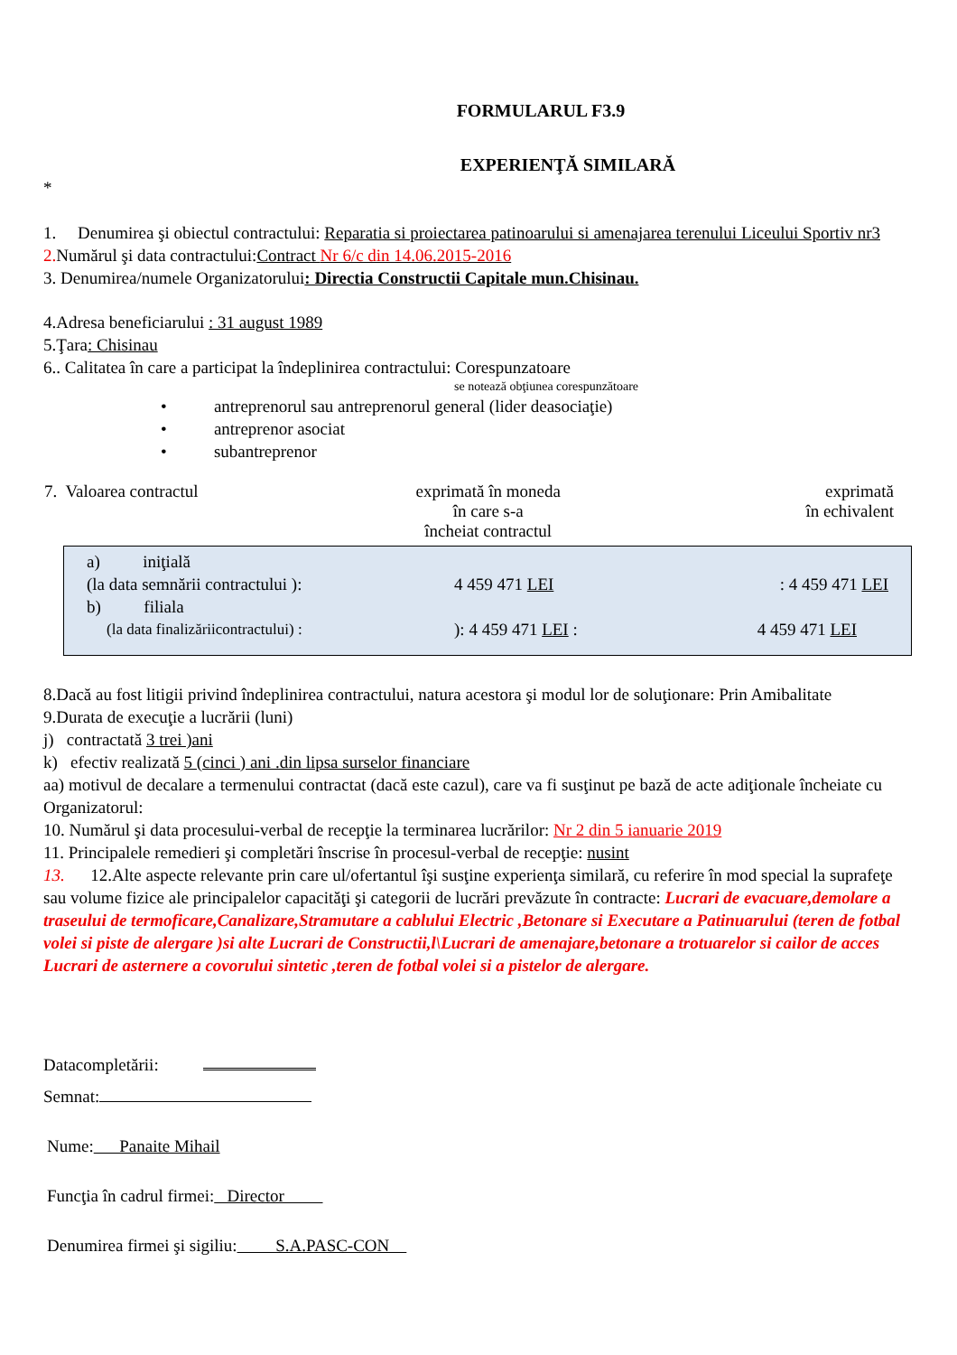FORMULARUL F3.9
EXPERIENŢĂ SIMILARĂ
*
1. Denumirea şi obiectul contractului: Reparatia si proiectarea patinoarului si amenajarea terenului Liceului Sportiv nr3
2. Numărul şi data contractului:Contract Nr 6/c din 14.06.2015-2016
3. Denumirea/numele Organizatorului: Directia Constructii Capitale mun.Chisinau.
4.Adresa beneficiarului : 31 august 1989
5.Ţara: Chisinau
6.. Calitatea în care a participat la îndeplinirea contractului: Corespunzatoare
se notează obţiunea corespunzătoare
• antreprenorul sau antreprenorul general (lider deasociaţie)
• antreprenor asociat
• subantreprenor
| 7. Valoarea contractul | exprimată în moneda în care s-a încheiat contractul | exprimată în echivalent |
| a) iniţială | | |
| (la data semnării contractului ): | 4 459 471 LEI | : 4 459 471 LEI |
| b) filiala | | |
| (la data finalizăriicontractului) : | ): 4 459 471 LEI : | 4 459 471 LEI |
8.Dacă au fost litigii privind îndeplinirea contractului, natura acestora şi modul lor de soluţionare: Prin Amibalitate
9.Durata de execuţie a lucrării (luni)
j) contractată 3 trei )ani
k) efectiv realizată 5 (cinci ) ani .din lipsa surselor financiare
aa) motivul de decalare a termenului contractat (dacă este cazul), care va fi susţinut pe bază de acte adiţionale încheiate cu Organizatorul:
10. Numărul şi data procesului-verbal de recepţie la terminarea lucrărilor: Nr 2 din 5 ianuarie 2019
11. Principalele remedieri şi completări înscrise în procesul-verbal de recepţie: nusint
13. 12.Alte aspecte relevante prin care ul/ofertantul îşi susţine experienţa similară, cu referire în mod special la suprafeţe sau volume fizice ale principalelor capacităţi şi categorii de lucrări prevăzute în contracte: Lucrari de evacuare,demolare a traseului de termoficare,Canalizare,Stramutare a cablului Electric ,Betonare si Executare a Patinuarului (teren de fotbal volei si piste de alergare )si alte Lucrari de Constructii,l\Lucrari de amenajare,betonare a trotuarelor si cailor de acces Lucrari de asternere a covorului sintetic ,teren de fotbal volei si a pistelor de alergare.
Datacompletării:
Semnat:
Nume: Panaite Mihail
Funcţia în cadrul firmei: Director
Denumirea firmei şi sigiliu: S.A.PASC-CON